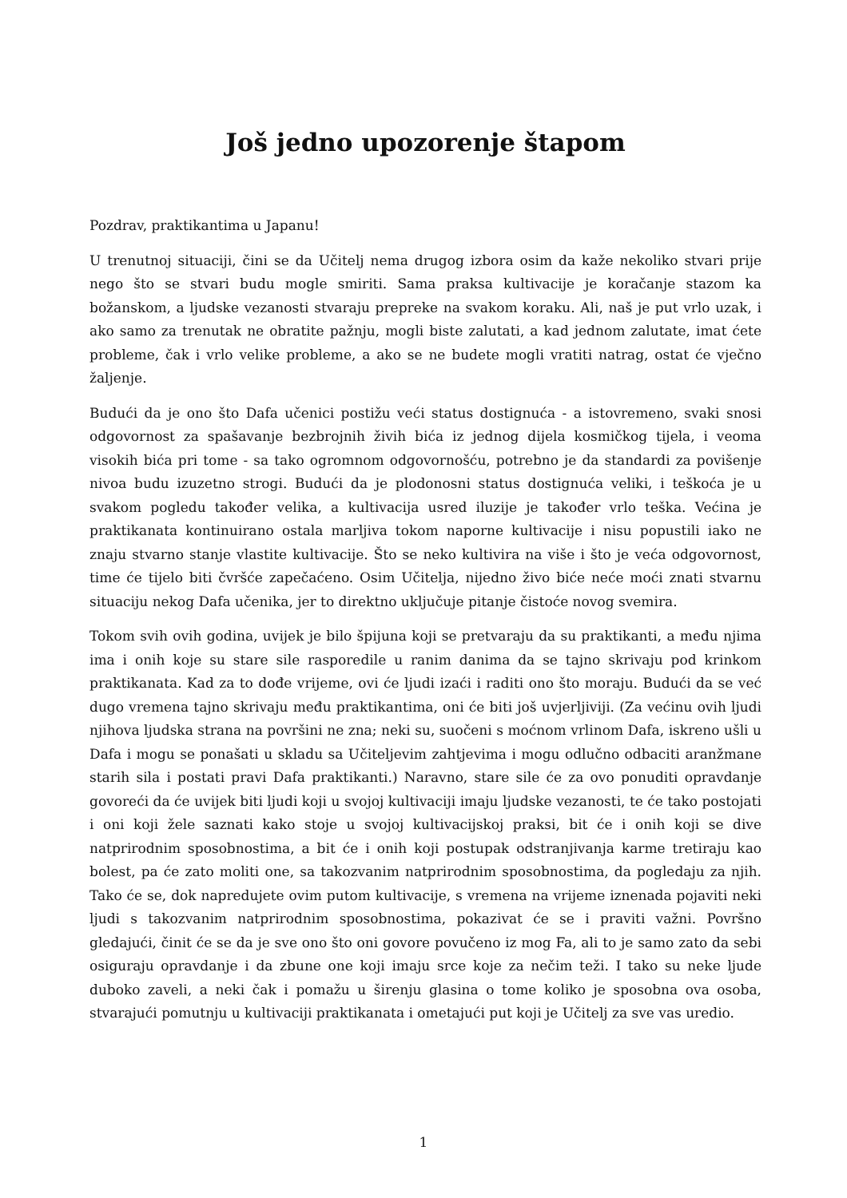Još jedno upozorenje štapom
Pozdrav, praktikantima u Japanu!
U trenutnoj situaciji, čini se da Učitelj nema drugog izbora osim da kaže nekoliko stvari prije nego što se stvari budu mogle smiriti. Sama praksa kultivacije je koračanje stazom ka božanskom, a ljudske vezanosti stvaraju prepreke na svakom koraku. Ali, naš je put vrlo uzak, i ako samo za trenutak ne obratite pažnju, mogli biste zalutati, a kad jednom zalutate, imat ćete probleme, čak i vrlo velike probleme, a ako se ne budete mogli vratiti natrag, ostat će vječno žaljenje.
Budući da je ono što Dafa učenici postižu veći status dostignuća - a istovremeno, svaki snosi odgovornost za spašavanje bezbrojnih živih bića iz jednog dijela kosmičkog tijela, i veoma visokih bića pri tome - sa tako ogromnom odgovornošću, potrebno je da standardi za povišenje nivoa budu izuzetno strogi. Budući da je plodonosni status dostignuća veliki, i teškoća je u svakom pogledu također velika, a kultivacija usred iluzije je također vrlo teška. Većina je praktikanata kontinuirano ostala marljiva tokom naporne kultivacije i nisu popustili iako ne znaju stvarno stanje vlastite kultivacije. Što se neko kultivira na više i što je veća odgovornost, time će tijelo biti čvršće zapečaćeno. Osim Učitelja, nijedno živo biće neće moći znati stvarnu situaciju nekog Dafa učenika, jer to direktno uključuje pitanje čistoće novog svemira.
Tokom svih ovih godina, uvijek je bilo špijuna koji se pretvaraju da su praktikanti, a među njima ima i onih koje su stare sile rasporedile u ranim danima da se tajno skrivaju pod krinkom praktikanata. Kad za to dođe vrijeme, ovi će ljudi izaći i raditi ono što moraju. Budući da se već dugo vremena tajno skrivaju među praktikantima, oni će biti još uvjerljiviji. (Za većinu ovih ljudi njihova ljudska strana na površini ne zna; neki su, suočeni s moćnom vrlinom Dafa, iskreno ušli u Dafa i mogu se ponašati u skladu sa Učiteljevim zahtjevima i mogu odlučno odbaciti aranžmane starih sila i postati pravi Dafa praktikanti.) Naravno, stare sile će za ovo ponuditi opravdanje govoreći da će uvijek biti ljudi koji u svojoj kultivaciji imaju ljudske vezanosti, te će tako postojati i oni koji žele saznati kako stoje u svojoj kultivacijskoj praksi, bit će i onih koji se dive natprirodnim sposobnostima, a bit će i onih koji postupak odstranjivanja karme tretiraju kao bolest, pa će zato moliti one, sa takozvanim natprirodnim sposobnostima, da pogledaju za njih. Tako će se, dok napredujete ovim putom kultivacije, s vremena na vrijeme iznenada pojaviti neki ljudi s takozvanim natprirodnim sposobnostima, pokazivat će se i praviti važni. Površno gledajući, činit će se da je sve ono što oni govore povučeno iz mog Fa, ali to je samo zato da sebi osiguraju opravdanje i da zbune one koji imaju srce koje za nečim teži. I tako su neke ljude duboko zaveli, a neki čak i pomažu u širenju glasina o tome koliko je sposobna ova osoba, stvarajući pomutnju u kultivaciji praktikanata i ometajući put koji je Učitelj za sve vas uredio.
1